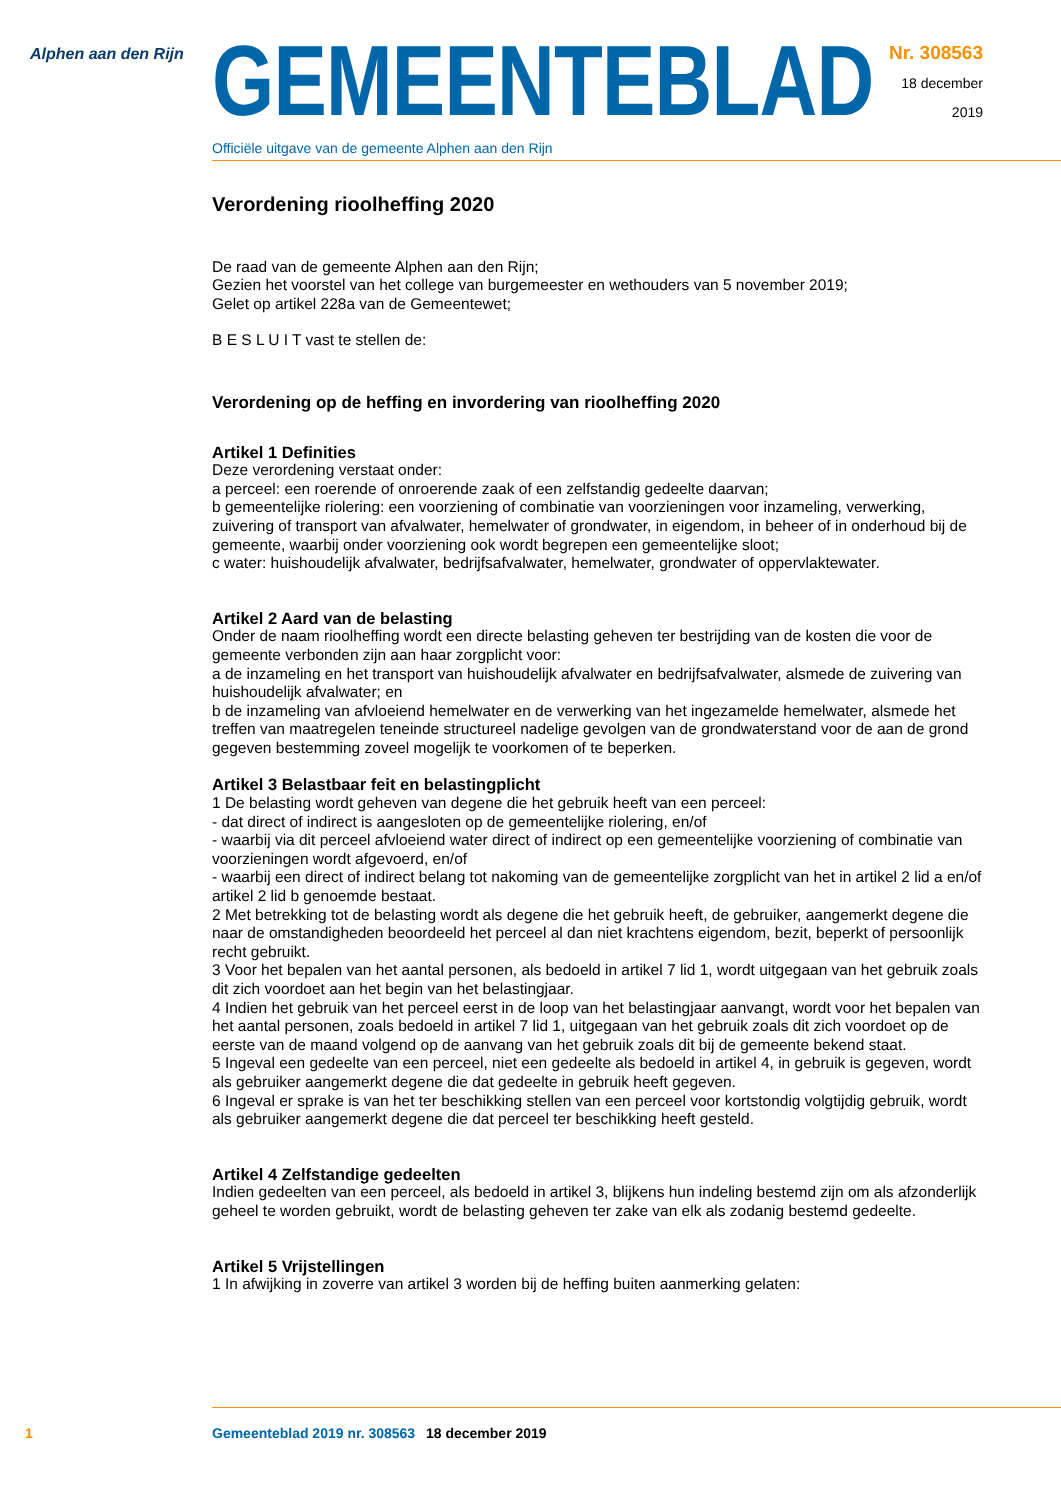Alphen aan den Rijn
GEMEENTEBLAD
Officiële uitgave van de gemeente Alphen aan den Rijn
Nr. 308563
18 december
2019
Verordening rioolheffing 2020
De raad van de gemeente Alphen aan den Rijn;
Gezien het voorstel van het college van burgemeester en wethouders van 5 november 2019;
Gelet op artikel 228a van de Gemeentewet;
B E S L U I T vast te stellen de:
Verordening op de heffing en invordering van rioolheffing 2020
Artikel 1 Definities
Deze verordening verstaat onder:
a perceel: een roerende of onroerende zaak of een zelfstandig gedeelte daarvan;
b gemeentelijke riolering: een voorziening of combinatie van voorzieningen voor inzameling, verwerking, zuivering of transport van afvalwater, hemelwater of grondwater, in eigendom, in beheer of in onderhoud bij de gemeente, waarbij onder voorziening ook wordt begrepen een gemeentelijke sloot;
c water: huishoudelijk afvalwater, bedrijfsafvalwater, hemelwater, grondwater of oppervlaktewater.
Artikel 2 Aard van de belasting
Onder de naam rioolheffing wordt een directe belasting geheven ter bestrijding van de kosten die voor de gemeente verbonden zijn aan haar zorgplicht voor:
a de inzameling en het transport van huishoudelijk afvalwater en bedrijfsafvalwater, alsmede de zuivering van huishoudelijk afvalwater; en
b de inzameling van afvloeiend hemelwater en de verwerking van het ingezamelde hemelwater, alsmede het treffen van maatregelen teneinde structureel nadelige gevolgen van de grondwaterstand voor de aan de grond gegeven bestemming zoveel mogelijk te voorkomen of te beperken.
Artikel 3 Belastbaar feit en belastingplicht
1 De belasting wordt geheven van degene die het gebruik heeft van een perceel:
- dat direct of indirect is aangesloten op de gemeentelijke riolering, en/of
- waarbij via dit perceel afvloeiend water direct of indirect op een gemeentelijke voorziening of combinatie van voorzieningen wordt afgevoerd, en/of
- waarbij een direct of indirect belang tot nakoming van de gemeentelijke zorgplicht van het in artikel 2 lid a en/of artikel 2 lid b genoemde bestaat.
2 Met betrekking tot de belasting wordt als degene die het gebruik heeft, de gebruiker, aangemerkt degene die naar de omstandigheden beoordeeld het perceel al dan niet krachtens eigendom, bezit, beperkt of persoonlijk recht gebruikt.
3 Voor het bepalen van het aantal personen, als bedoeld in artikel 7 lid 1, wordt uitgegaan van het gebruik zoals dit zich voordoet aan het begin van het belastingjaar.
4 Indien het gebruik van het perceel eerst in de loop van het belastingjaar aanvangt, wordt voor het bepalen van het aantal personen, zoals bedoeld in artikel 7 lid 1, uitgegaan van het gebruik zoals dit zich voordoet op de eerste van de maand volgend op de aanvang van het gebruik zoals dit bij de gemeente bekend staat.
5 Ingeval een gedeelte van een perceel, niet een gedeelte als bedoeld in artikel 4, in gebruik is gegeven, wordt als gebruiker aangemerkt degene die dat gedeelte in gebruik heeft gegeven.
6 Ingeval er sprake is van het ter beschikking stellen van een perceel voor kortstondig volgtijdig gebruik, wordt als gebruiker aangemerkt degene die dat perceel ter beschikking heeft gesteld.
Artikel 4 Zelfstandige gedeelten
Indien gedeelten van een perceel, als bedoeld in artikel 3, blijkens hun indeling bestemd zijn om als afzonderlijk geheel te worden gebruikt, wordt de belasting geheven ter zake van elk als zodanig bestemd gedeelte.
Artikel 5 Vrijstellingen
1 In afwijking in zoverre van artikel 3 worden bij de heffing buiten aanmerking gelaten:
1 Gemeenteblad 2019 nr. 308563 18 december 2019